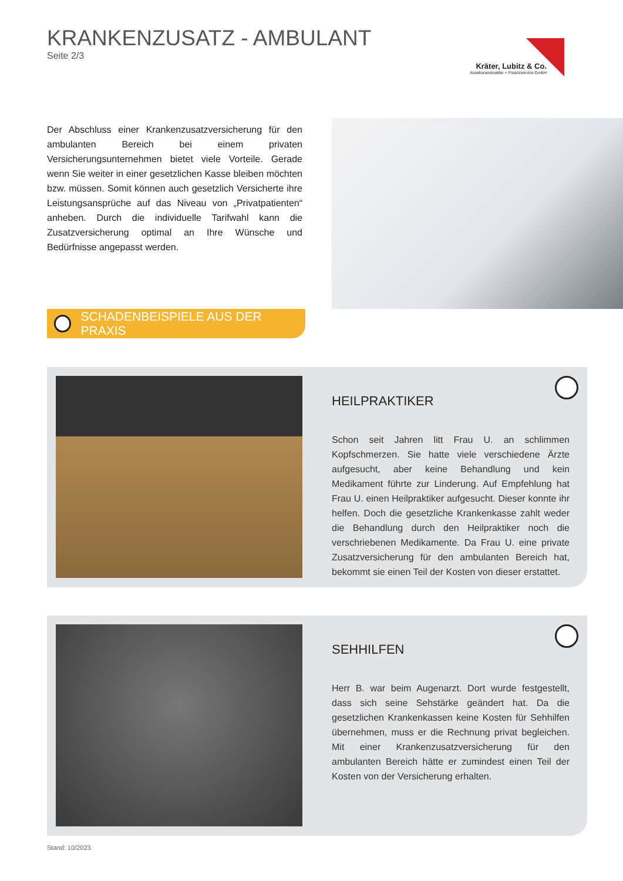KRANKENZUSATZ - AMBULANT
Seite 2/3
Kräter, Lubitz & Co.
Assekuranzmakler + Finanzservice GmbH
Der Abschluss einer Krankenzusatzversicherung für den ambulanten Bereich bei einem privaten Versicherungsunternehmen bietet viele Vorteile. Gerade wenn Sie weiter in einer gesetzlichen Kasse bleiben möchten bzw. müssen. Somit können auch gesetzlich Versicherte ihre Leistungsansprüche auf das Niveau von „Privatpatienten“ anheben. Durch die individuelle Tarifwahl kann die Zusatzversicherung optimal an Ihre Wünsche und Bedürfnisse angepasst werden.
SCHADENBEISPIELE AUS DER PRAXIS
HEILPRAKTIKER
Schon seit Jahren litt Frau U. an schlimmen Kopfschmerzen. Sie hatte viele verschiedene Ärzte aufgesucht, aber keine Behandlung und kein Medikament führte zur Linderung. Auf Empfehlung hat Frau U. einen Heilpraktiker aufgesucht. Dieser konnte ihr helfen. Doch die gesetzliche Krankenkasse zahlt weder die Behandlung durch den Heilpraktiker noch die verschriebenen Medikamente. Da Frau U. eine private Zusatzversicherung für den ambulanten Bereich hat, bekommt sie einen Teil der Kosten von dieser erstattet.
SEHHILFEN
Herr B. war beim Augenarzt. Dort wurde festgestellt, dass sich seine Sehstärke geändert hat. Da die gesetzlichen Krankenkassen keine Kosten für Sehhilfen übernehmen, muss er die Rechnung privat begleichen. Mit einer Krankenzusatzversicherung für den ambulanten Bereich hätte er zumindest einen Teil der Kosten von der Versicherung erhalten.
Stand: 10/2023